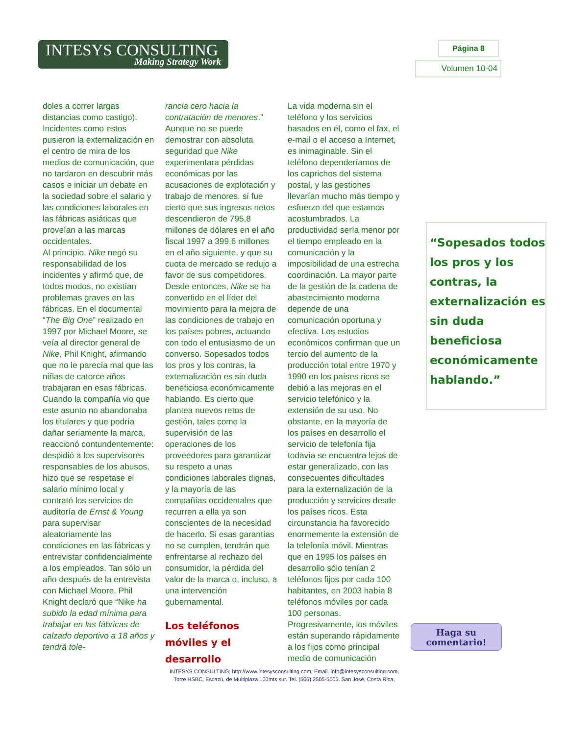INTESYS CONSULTING
Making Strategy Work
Página 8
Volumen 10-04
doles a correr largas distancias como castigo). Incidentes como estos pusieron la externalización en el centro de mira de los medios de comunicación, que no tardaron en descubrir más casos e iniciar un debate en la sociedad sobre el salario y las condiciones laborales en las fábricas asiáticas que proveían a las marcas occidentales.
Al principio, Nike negó su responsabilidad de los incidentes y afirmó que, de todos modos, no existían problemas graves en las fábricas. En el documental “The Big One” realizado en 1997 por Michael Moore, se veía al director general de Nike, Phil Knight, afirmando que no le parecía mal que las niñas de catorce años trabajaran en esas fábricas. Cuando la compañía vio que este asunto no abandonaba los titulares y que podría dañar seriamente la marca, reaccionó contundentemente: despidió a los supervisores responsables de los abusos, hizo que se respetase el salario mínimo local y contrató los servicios de auditoría de Ernst & Young para supervisar aleatoriamente las condiciones en las fábricas y entrevistar confidencialmente a los empleados. Tan sólo un año después de la entrevista con Michael Moore, Phil Knight declaró que “Nike ha subido la edad mínima para trabajar en las fábricas de calzado deportivo a 18 años y tendrá tole-
rancia cero hacia la contratación de menores.”
Aunque no se puede demostrar con absoluta seguridad que Nike experimentara pérdidas económicas por las acusaciones de explotación y trabajo de menores, sí fue cierto que sus ingresos netos descendieron de 795,8 millones de dólares en el año fiscal 1997 a 399,6 millones en el año siguiente, y que su cuota de mercado se redujo a favor de sus competidores. Desde entonces, Nike se ha convertido en el líder del movimiento para la mejora de las condiciones de trabajo en los países pobres, actuando con todo el entusiasmo de un converso. Sopesados todos los pros y los contras, la externalización es sin duda beneficiosa económicamente hablando. Es cierto que plantea nuevos retos de gestión, tales como la supervisión de las operaciones de los proveedores para garantizar su respeto a unas condiciones laborales dignas, y la mayoría de las compañías occidentales que recurren a ella ya son conscientes de la necesidad de hacerlo. Si esas garantías no se cumplen, tendrán que enfrentarse al rechazo del consumidor, la pérdida del valor de la marca o, incluso, a una intervención gubernamental.
Los teléfonos móviles y el desarrollo
La vida moderna sin el teléfono y los servicios basados en él, como el fax, el e-mail o el acceso a Internet, es inimaginable. Sin el teléfono dependeríamos de los caprichos del sistema postal, y las gestiones llevarían mucho más tiempo y esfuerzo del que estamos acostumbrados. La productividad sería menor por el tiempo empleado en la comunicación y la imposibilidad de una estrecha coordinación. La mayor parte de la gestión de la cadena de abastecimiento moderna depende de una comunicación oportuna y efectiva. Los estudios económicos confirman que un tercio del aumento de la producción total entre 1970 y 1990 en los países ricos se debió a las mejoras en el servicio telefónico y la extensión de su uso. No obstante, en la mayoría de los países en desarrollo el servicio de telefonía fija todavía se encuentra lejos de estar generalizado, con las consecuentes dificultades para la externalización de la producción y servicios desde los países ricos. Esta circunstancia ha favorecido enormemente la extensión de la telefonía móvil. Mientras que en 1995 los países en desarrollo sólo tenían 2 teléfonos fijos por cada 100 habitantes, en 2003 había 8 teléfonos móviles por cada 100 personas. Progresivamente, los móviles están superando rápidamente a los fijos como principal medio de comunicación
“Sopesados todos los pros y los contras, la externalización es sin duda beneficiosa económicamente hablando.”
Haga su comentario!
INTESYS CONSULTING: http://www.intesysconsulting.com, Email. info@intesysconsulting.com,
Torre HSBC, Escazú, de Multiplaza 100mts sur. Tel. (506) 2505-5005. San José, Costa Rica,